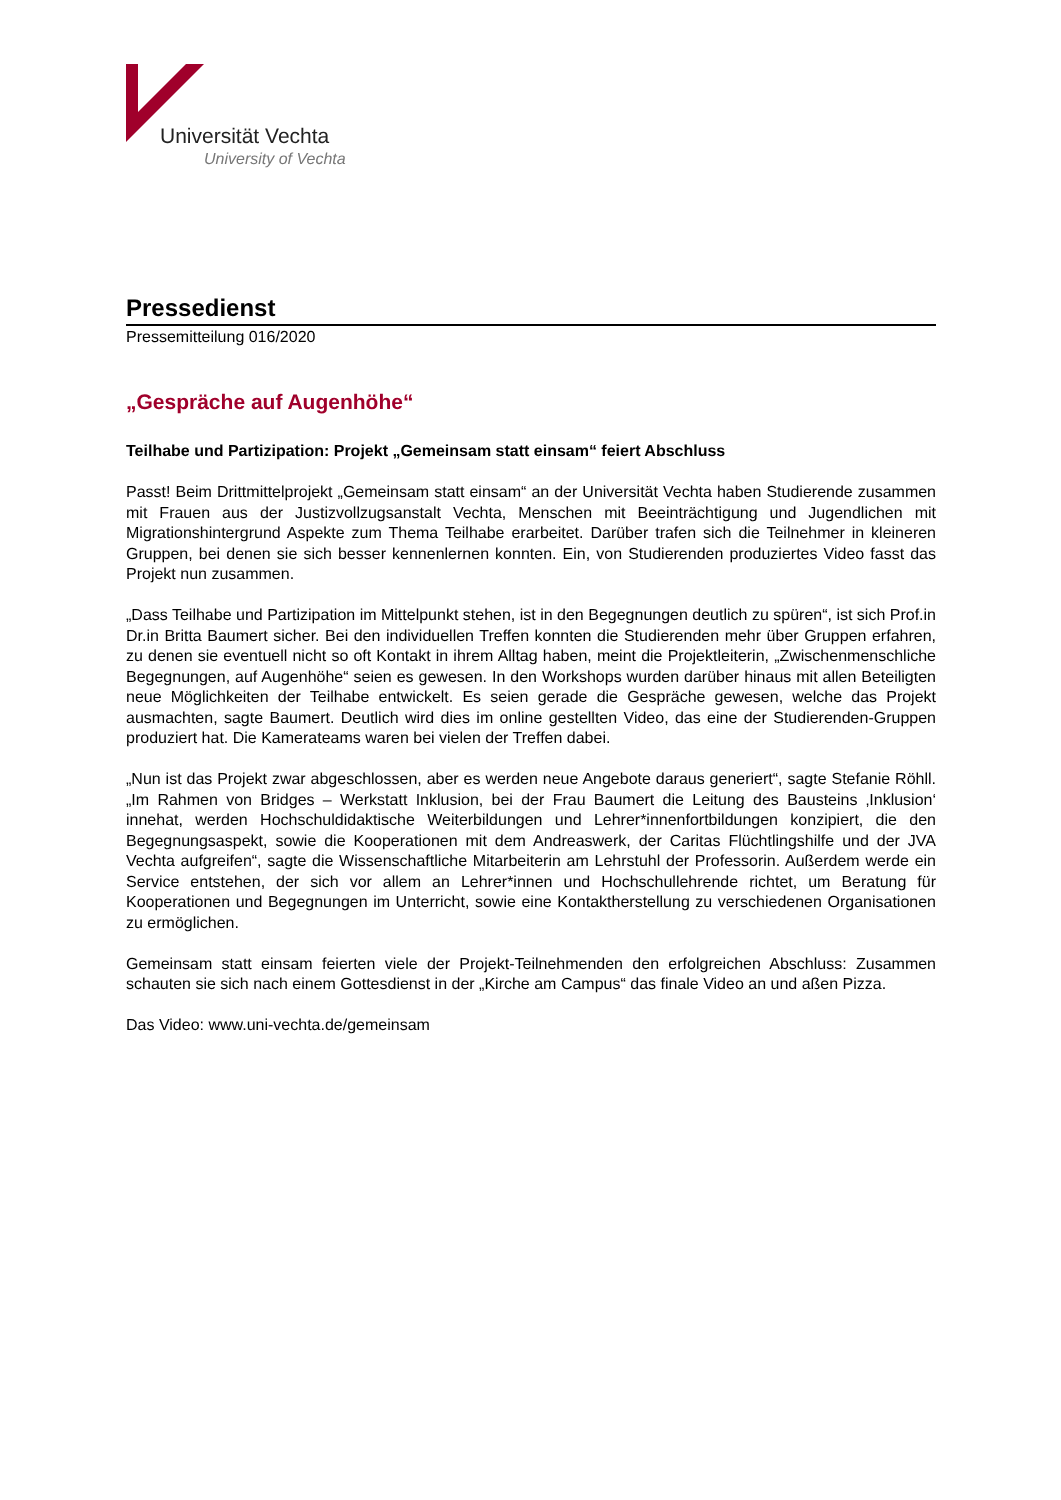Universität Vechta
University of Vechta
Pressedienst
Pressemitteilung 016/2020
„Gespräche auf Augenhöhe“
Teilhabe und Partizipation: Projekt „Gemeinsam statt einsam“ feiert Abschluss
Passt! Beim Drittmittelprojekt „Gemeinsam statt einsam“ an der Universität Vechta haben Studierende zusammen mit Frauen aus der Justizvollzugsanstalt Vechta, Menschen mit Beeinträchtigung und Jugendlichen mit Migrationshintergrund Aspekte zum Thema Teilhabe erarbeitet. Darüber trafen sich die Teilnehmer in kleineren Gruppen, bei denen sie sich besser kennenlernen konnten. Ein, von Studierenden produziertes Video fasst das Projekt nun zusammen.
„Dass Teilhabe und Partizipation im Mittelpunkt stehen, ist in den Begegnungen deutlich zu spüren“, ist sich Prof.in Dr.in Britta Baumert sicher. Bei den individuellen Treffen konnten die Studierenden mehr über Gruppen erfahren, zu denen sie eventuell nicht so oft Kontakt in ihrem Alltag haben, meint die Projektleiterin, „Zwischenmenschliche Begegnungen, auf Augenhöhe“ seien es gewesen. In den Workshops wurden darüber hinaus mit allen Beteiligten neue Möglichkeiten der Teilhabe entwickelt. Es seien gerade die Gespräche gewesen, welche das Projekt ausmachten, sagte Baumert. Deutlich wird dies im online gestellten Video, das eine der Studierenden-Gruppen produziert hat. Die Kamerateams waren bei vielen der Treffen dabei.
„Nun ist das Projekt zwar abgeschlossen, aber es werden neue Angebote daraus generiert“, sagte Stefanie Röhll. „Im Rahmen von Bridges – Werkstatt Inklusion, bei der Frau Baumert die Leitung des Bausteins ‚Inklusion‘ innehat, werden Hochschuldidaktische Weiterbildungen und Lehrer*innenfortbildungen konzipiert, die den Begegnungsaspekt, sowie die Kooperationen mit dem Andreaswerk, der Caritas Flüchtlingshilfe und der JVA Vechta aufgreifen“, sagte die Wissenschaftliche Mitarbeiterin am Lehrstuhl der Professorin. Außerdem werde ein Service entstehen, der sich vor allem an Lehrer*innen und Hochschullehrende richtet, um Beratung für Kooperationen und Begegnungen im Unterricht, sowie eine Kontaktherstellung zu verschiedenen Organisationen zu ermöglichen.
Gemeinsam statt einsam feierten viele der Projekt-Teilnehmenden den erfolgreichen Abschluss: Zusammen schauten sie sich nach einem Gottesdienst in der „Kirche am Campus“ das finale Video an und aßen Pizza.
Das Video: www.uni-vechta.de/gemeinsam